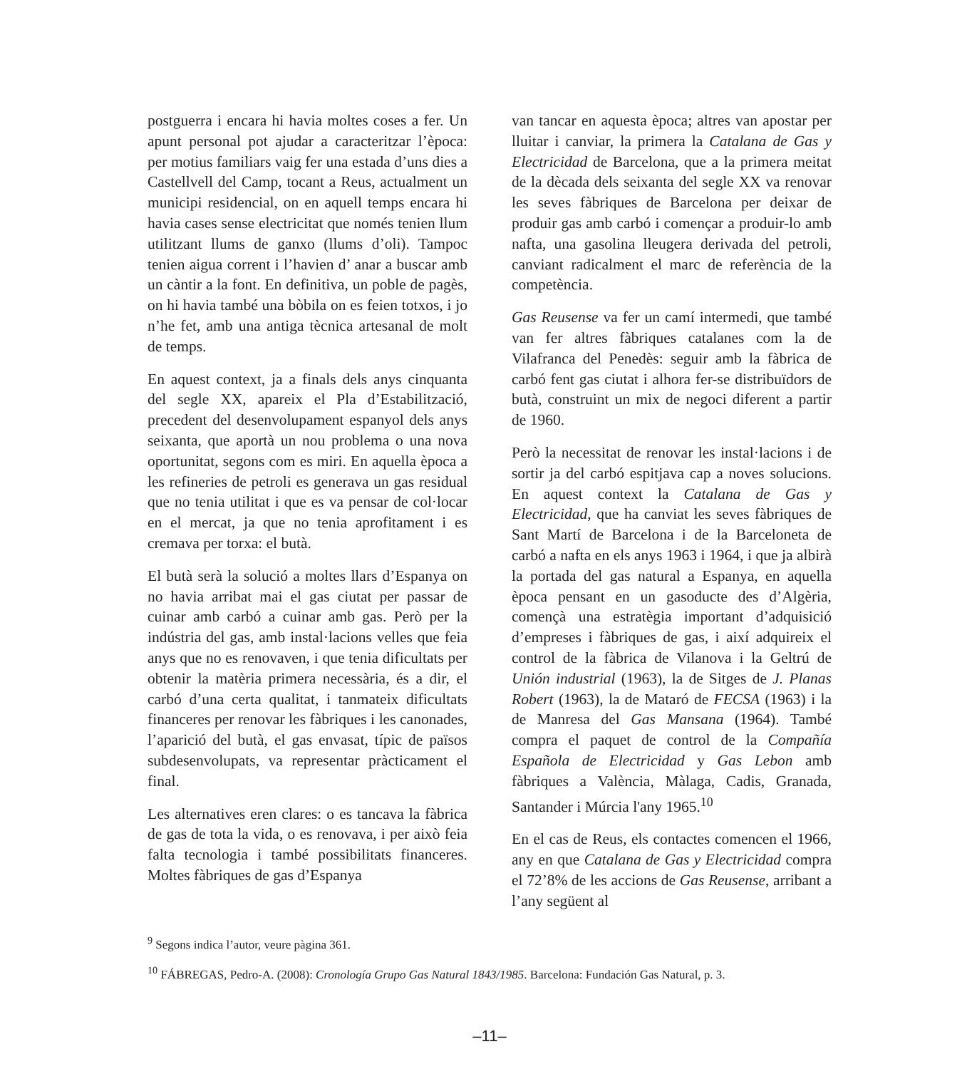postguerra i encara hi havia moltes coses a fer. Un apunt personal pot ajudar a caracteritzar l’època: per motius familiars vaig fer una estada d’uns dies a Castellvell del Camp, tocant a Reus, actualment un municipi residencial, on en aquell temps encara hi havia cases sense electricitat que només tenien llum utilitzant llums de ganxo (llums d’oli). Tampoc tenien aigua corrent i l’havien d’ anar a buscar amb un càntir a la font. En definitiva, un poble de pagès, on hi havia també una bòbila on es feien totxos, i jo n’he fet, amb una antiga tècnica artesanal de molt de temps.
En aquest context, ja a finals dels anys cinquanta del segle XX, apareix el Pla d’Estabilització, precedent del desenvolupament espanyol dels anys seixanta, que aportà un nou problema o una nova oportunitat, segons com es miri. En aquella època a les refineries de petroli es generava un gas residual que no tenia utilitat i que es va pensar de col·locar en el mercat, ja que no tenia aprofitament i es cremava per torxa: el butà.
El butà serà la solució a moltes llars d’Espanya on no havia arribat mai el gas ciutat per passar de cuinar amb carbó a cuinar amb gas. Però per la indústria del gas, amb instal·lacions velles que feia anys que no es renovaven, i que tenia dificultats per obtenir la matèria primera necessària, és a dir, el carbó d’una certa qualitat, i tanmateix dificultats financeres per renovar les fàbriques i les canonades, l’aparició del butà, el gas envasat, típic de països subdesenvolupats, va representar pràcticament el final.
Les alternatives eren clares: o es tancava la fàbrica de gas de tota la vida, o es renovava, i per això feia falta tecnologia i també possibilitats financeres. Moltes fàbriques de gas d’Espanya
van tancar en aquesta època; altres van apostar per lluitar i canviar, la primera la Catalana de Gas y Electricidad de Barcelona, que a la primera meitat de la dècada dels seixanta del segle XX va renovar les seves fàbriques de Barcelona per deixar de produir gas amb carbó i començar a produir-lo amb nafta, una gasolina lleugera derivada del petroli, canviant radicalment el marc de referència de la competència.
Gas Reusense va fer un camí intermedi, que també van fer altres fàbriques catalanes com la de Vilafranca del Penedès: seguir amb la fàbrica de carbó fent gas ciutat i alhora fer-se distribuïdors de butà, construint un mix de negoci diferent a partir de 1960.
Però la necessitat de renovar les instal·lacions i de sortir ja del carbó espitjava cap a noves solucions. En aquest context la Catalana de Gas y Electricidad, que ha canviat les seves fàbriques de Sant Martí de Barcelona i de la Barceloneta de carbó a nafta en els anys 1963 i 1964, i que ja albirà la portada del gas natural a Espanya, en aquella època pensant en un gasoducte des d’Algèria, començà una estratègia important d’adquisició d’empreses i fàbriques de gas, i així adquireix el control de la fàbrica de Vilanova i la Geltrú de Unión industrial (1963), la de Sitges de J. Planas Robert (1963), la de Mataró de FECSA (1963) i la de Manresa del Gas Mansana (1964). També compra el paquet de control de la Compañía Española de Electricidad y Gas Lebon amb fàbriques a València, Màlaga, Cadis, Granada, Santander i Múrcia l'any 1965.<sup>10</sup>
En el cas de Reus, els contactes comencen el 1966, any en que Catalana de Gas y Electricidad compra el 72’8% de les accions de Gas Reusense, arribant a l’any següent al
<sup>9</sup> Segons indica l’autor, veure pàgina 361.
<sup>10</sup> FÁBREGAS, Pedro-A. (2008): Cronología Grupo Gas Natural 1843/1985. Barcelona: Fundación Gas Natural, p. 3.
–11–